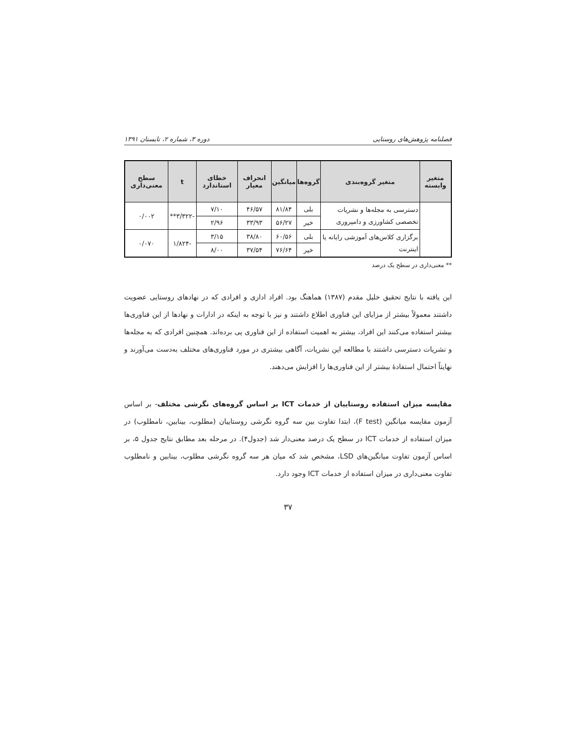فصلنامه پژوهش‌های روستایی دوره ۳، شماره ۲، تابستان ۱۳۹۱
| متغیر وابسته | متغیر گروه‌بندی | گروه‌ها | میانگین | انحراف معیار | خطای استاندارد | t | سطح معنی‌داری |
| --- | --- | --- | --- | --- | --- | --- | --- |
| | دسترسی به مجله‌ها و نشریات تخصصی کشاورزی و دامپروری | بلی | ۸۱/۸۴ | ۴۶/۵۷ | ۷/۱۰ | -۳/۳۲۲** | ۰/۰۰۲ |
| | | خیر | ۵۶/۲۷ | ۳۳/۹۳ | ۲/۹۶ | | |
| | برگزاری کلاس‌های آموزشی رایانه یا اینترنت | بلی | ۶۰/۵۶ | ۳۸/۸۰ | ۳/۱۵ | -۱/۸۲۴ | ۰/۰۷۰ |
| | | خیر | ۷۶/۶۴ | ۳۷/۵۴ | ۸/۰۰ | | |
** معنی‌داری در سطح یک درصد
این یافته با نتایج تحقیق خلیل مقدم (۱۳۸۷) هماهنگ بود. افراد اداری و افرادی که در نهادهای روستایی عضویت داشتند معمولاً بیشتر از مزایای این فناوری اطلاع داشتند و نیز با توجه به اینکه در ادارات و نهادها از این فناوری‌ها بیشتر استفاده می‌کنند این افراد، بیشتر به اهمیت استفاده از این فناوری پی برده‌اند. همچنین افرادی که به مجله‌ها و نشریات دسترسی داشتند با مطالعه این نشریات، آگاهی بیشتری در مورد فناوری‌های مختلف به‌دست می‌آورند و نهایتاً احتمال استفادهٔ بیشتر از این فناوری‌ها را افزایش می‌دهند.
مقایسه میزان استفاده روستاییان از خدمات ICT بر اساس گروه‌های نگرشی مختلف- بر اساس آزمون مقایسه میانگین (F test)، ابتدا تفاوت بین سه گروه نگرشی روستاییان (مطلوب، بینابین، نامطلوب) در میزان استفاده از خدمات ICT در سطح یک درصد معنی‌دار شد (جدول۴). در مرحله بعد مطابق نتایج جدول ۵، بر اساس آزمون تفاوت میانگین‌های LSD، مشخص شد که میان هر سه گروه نگرشی مطلوب، بینابین و نامطلوب تفاوت معنی‌داری در میزان استفاده از خدمات ICT وجود دارد.
۳۷